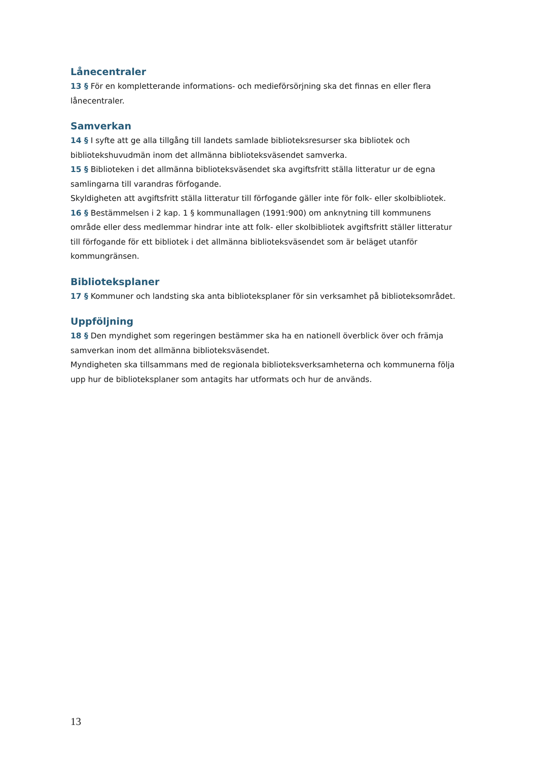Lånecentraler
13 § För en kompletterande informations- och medieförsörjning ska det finnas en eller flera lånecentraler.
Samverkan
14 § I syfte att ge alla tillgång till landets samlade biblioteksresurser ska bibliotek och bibliotekshuvudmän inom det allmänna biblioteksväsendet samverka.
15 § Biblioteken i det allmänna biblioteksväsendet ska avgiftsfritt ställa litteratur ur de egna samlingarna till varandras förfogande.
Skyldigheten att avgiftsfritt ställa litteratur till förfogande gäller inte för folk- eller skolbibliotek.
16 § Bestämmelsen i 2 kap. 1 § kommunallagen (1991:900) om anknytning till kommunens område eller dess medlemmar hindrar inte att folk- eller skolbibliotek avgiftsfritt ställer litteratur till förfogande för ett bibliotek i det allmänna biblioteksväsendet som är beläget utanför kommungränsen.
Biblioteksplaner
17 § Kommuner och landsting ska anta biblioteksplaner för sin verksamhet på biblioteksområdet.
Uppföljning
18 § Den myndighet som regeringen bestämmer ska ha en nationell överblick över och främja samverkan inom det allmänna biblioteksväsendet.
Myndigheten ska tillsammans med de regionala biblioteksverksamheterna och kommunerna följa upp hur de biblioteksplaner som antagits har utformats och hur de används.
13